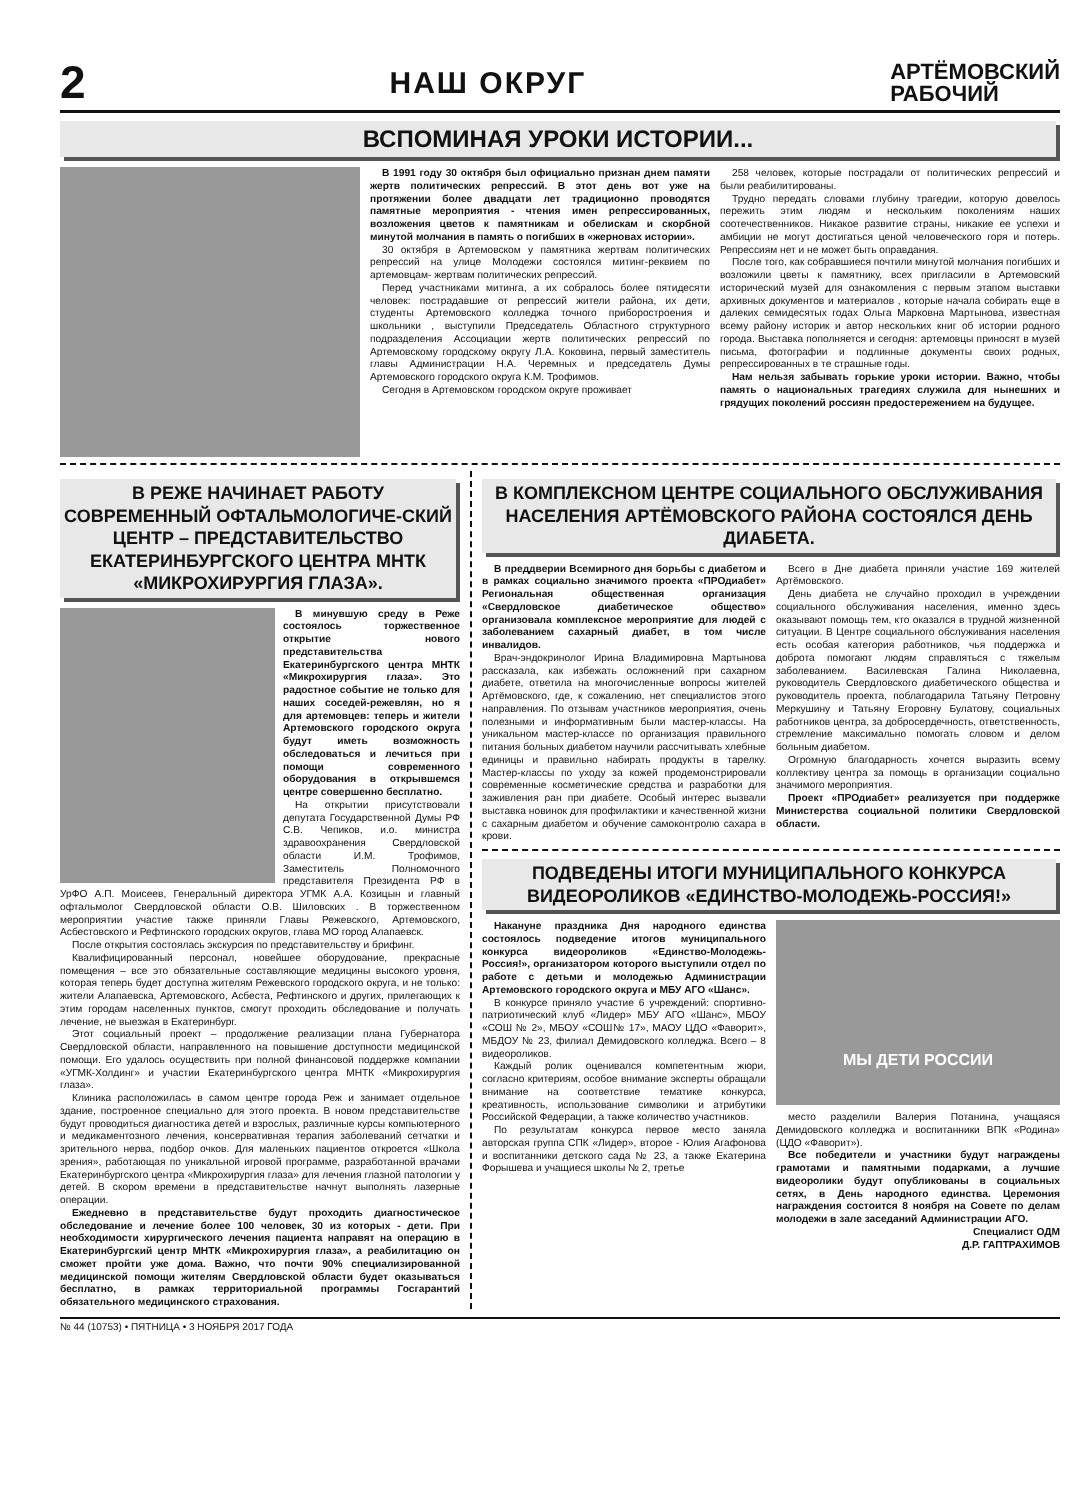2 НАШ ОКРУГ АРТЁМОВСКИЙ
РАБОЧИЙ
ВСПОМИНАЯ УРОКИ ИСТОРИИ...
В 1991 году 30 октября был официально признан днем памяти жертв политических репрессий. В этот день вот уже на протяжении более двадцати лет традиционно проводятся памятные мероприятия - чтения имен репрессированных, возложения цветов к памятникам и обелискам и скорбной минутой молчания в память о погибших в «жерновах истории».
30 октября в Артемовском у памятника жертвам политических репрессий на улице Молодежи состоялся митинг-реквием по артемовцам- жертвам политических репрессий.
Перед участниками митинга, а их собралось более пятидесяти человек: пострадавшие от репрессий жители района, их дети, студенты Артемовского колледжа точного приборостроения и школьники , выступили Председатель Областного структурного подразделения Ассоциации жертв политических репрессий по Артемовскому городскому округу Л.А. Коковина, первый заместитель главы Администрации Н.А. Черемных и председатель Думы Артемовского городского округа К.М. Трофимов.
Сегодня в Артемовском городском округе проживает
258 человек, которые пострадали от политических репрессий и были реабилитированы.
Трудно передать словами глубину трагедии, которую довелось пережить этим людям и нескольким поколениям наших соотечественников. Никакое развитие страны, никакие ее успехи и амбиции не могут достигаться ценой человеческого горя и потерь. Репрессиям нет и не может быть оправдания.
После того, как собравшиеся почтили минутой молчания погибших и возложили цветы к памятнику, всех пригласили в Артемовский исторический музей для ознакомления с первым этапом выставки архивных документов и материалов , которые начала собирать еще в далеких семидесятых годах Ольга Марковна Мартынова, известная всему району историк и автор нескольких книг об истории родного города. Выставка пополняется и сегодня: артемовцы приносят в музей письма, фотографии и подлинные документы своих родных, репрессированных в те страшные годы.
Нам нельзя забывать горькие уроки истории. Важно, чтобы память о национальных трагедиях служила для нынешних и грядущих поколений россиян предостережением на будущее.
В РЕЖЕ НАЧИНАЕТ РАБОТУ СОВРЕМЕННЫЙ ОФТАЛЬМОЛОГИЧЕ-СКИЙ ЦЕНТР – ПРЕДСТАВИТЕЛЬСТВО ЕКАТЕРИНБУРГСКОГО ЦЕНТРА МНТК «МИКРОХИРУРГИЯ ГЛАЗА».
В минувшую среду в Реже состоялось торжественное открытие нового представительства Екатеринбургского центра МНТК «Микрохирургия глаза». Это радостное событие не только для наших соседей-режевлян, но я для артемовцев: теперь и жители Артемовского городского округа будут иметь возможность обследоваться и лечиться при помощи современного оборудования в открывшемся центре совершенно бесплатно.
На открытии присутствовали депутата Государственной Думы РФ С.В. Чепиков, и.о. министра здравоохранения Свердловской области И.М. Трофимов, Заместитель Полномочного представителя Президента РФ в УрФО А.П. Моисеев, Генеральный директора УГМК А.А. Козицын и главный офтальмолог Свердловской области О.В. Шиловских . В торжественном мероприятии участие также приняли Главы Режевского, Артемовского, Асбестовского и Рефтинского городских округов, глава МО город Алапаевск.
После открытия состоялась экскурсия по представительству и брифинг.
Квалифицированный персонал, новейшее оборудование, прекрасные помещения – все это обязательные составляющие медицины высокого уровня, которая теперь будет доступна жителям Режевского городского округа, и не только: жители Алапаевска, Артемовского, Асбеста, Рефтинского и других, прилегающих к этим городам населенных пунктов, смогут проходить обследование и получать лечение, не выезжая в Екатеринбург.
Этот социальный проект – продолжение реализации плана Губернатора Свердловской области, направленного на повышение доступности медицинской помощи. Его удалось осуществить при полной финансовой поддержке компании «УГМК-Холдинг» и участии Екатеринбургского центра МНТК «Микрохирургия глаза».
Клиника расположилась в самом центре города Реж и занимает отдельное здание, построенное специально для этого проекта. В новом представительстве будут проводиться диагностика детей и взрослых, различные курсы компьютерного и медикаментозного лечения, консервативная терапия заболеваний сетчатки и зрительного нерва, подбор очков. Для маленьких пациентов откроется «Школа зрения», работающая по уникальной игровой программе, разработанной врачами Екатеринбургского центра «Микрохирургия глаза» для лечения глазной патологии у детей. В скором времени в представительстве начнут выполнять лазерные операции.
Ежедневно в представительстве будут проходить диагностическое обследование и лечение более 100 человек, 30 из которых - дети. При необходимости хирургического лечения пациента направят на операцию в Екатеринбургский центр МНТК «Микрохирургия глаза», а реабилитацию он сможет пройти уже дома. Важно, что почти 90% специализированной медицинской помощи жителям Свердловской области будет оказываться бесплатно, в рамках территориальной программы Госгарантий обязательного медицинского страхования.
В КОМПЛЕКСНОМ ЦЕНТРЕ СОЦИАЛЬНОГО ОБСЛУЖИВАНИЯ НАСЕЛЕНИЯ АРТЁМОВСКОГО РАЙОНА СОСТОЯЛСЯ ДЕНЬ ДИАБЕТА.
В преддверии Всемирного дня борьбы с диабетом и в рамках социально значимого проекта «ПРОдиабет» Региональная общественная организация «Свердловское диабетическое общество» организовала комплексное мероприятие для людей с заболеванием сахарный диабет, в том числе инвалидов.
Врач-эндокринолог Ирина Владимировна Мартынова рассказала, как избежать осложнений при сахарном диабете, ответила на многочисленные вопросы жителей Артёмовского, где, к сожалению, нет специалистов этого направления. По отзывам участников мероприятия, очень полезными и информативным были мастер-классы. На уникальном мастер-классе по организация правильного питания больных диабетом научили рассчитывать хлебные единицы и правильно набирать продукты в тарелку. Мастер-классы по уходу за кожей продемонстрировали современные косметические средства и разработки для заживления ран при диабете. Особый интерес вызвали выставка новинок для профилактики и качественной жизни с сахарным диабетом и обучение самоконтролю сахара в крови.
Всего в Дне диабета приняли участие 169 жителей Артёмовского.
День диабета не случайно проходил в учреждении социального обслуживания населения, именно здесь оказывают помощь тем, кто оказался в трудной жизненной ситуации. В Центре социального обслуживания населения есть особая категория работников, чья поддержка и доброта помогают людям справляться с тяжелым заболеванием. Василевская Галина Николаевна, руководитель Свердловского диабетического общества и руководитель проекта, поблагодарила Татьяну Петровну Меркушину и Татьяну Егоровну Булатову, социальных работников центра, за добросердечность, ответственность, стремление максимально помогать словом и делом больным диабетом.
Огромную благодарность хочется выразить всему коллективу центра за помощь в организации социально значимого мероприятия.
Проект «ПРОдиабет» реализуется при поддержке Министерства социальной политики Свердловской области.
ПОДВЕДЕНЫ ИТОГИ МУНИЦИПАЛЬНОГО КОНКУРСА ВИДЕОРОЛИКОВ «ЕДИНСТВО-МОЛОДЕЖЬ-РОССИЯ!»
Накануне праздника Дня народного единства состоялось подведение итогов муниципального конкурса видеороликов «Единство-Молодежь-Россия!», организатором которого выступили отдел по работе с детьми и молодежью Администрации Артемовского городского округа и МБУ АГО «Шанс».
В конкурсе приняло участие 6 учреждений: спортивно-патриотический клуб «Лидер» МБУ АГО «Шанс», МБОУ «СОШ № 2», МБОУ «СОШ№ 17», МАОУ ЦДО «Фаворит», МБДОУ № 23, филиал Демидовского колледжа. Всего – 8 видеороликов.
Каждый ролик оценивался компетентным жюри, согласно критериям, особое внимание эксперты обращали внимание на соответствие тематике конкурса, креативность, использование символики и атрибутики Российской Федерации, а также количество участников.
По результатам конкурса первое место заняла авторская группа СПК «Лидер», второе - Юлия Агафонова и воспитанники детского сада № 23, а также Екатерина Форышева и учащиеся школы № 2, третье
МЫ ДЕТИ РОССИИ
место разделили Валерия Потанина, учащаяся Демидовского колледжа и воспитанники ВПК «Родина» (ЦДО «Фаворит»).
Все победители и участники будут награждены грамотами и памятными подарками, а лучшие видеоролики будут опубликованы в социальных сетях, в День народного единства. Церемония награждения состоится 8 ноября на Совете по делам молодежи в зале заседаний Администрации АГО.
Специалист ОДМ
Д.Р. ГАПТРАХИМОВ
№ 44 (10753) • ПЯТНИЦА • 3 НОЯБРЯ 2017 ГОДА